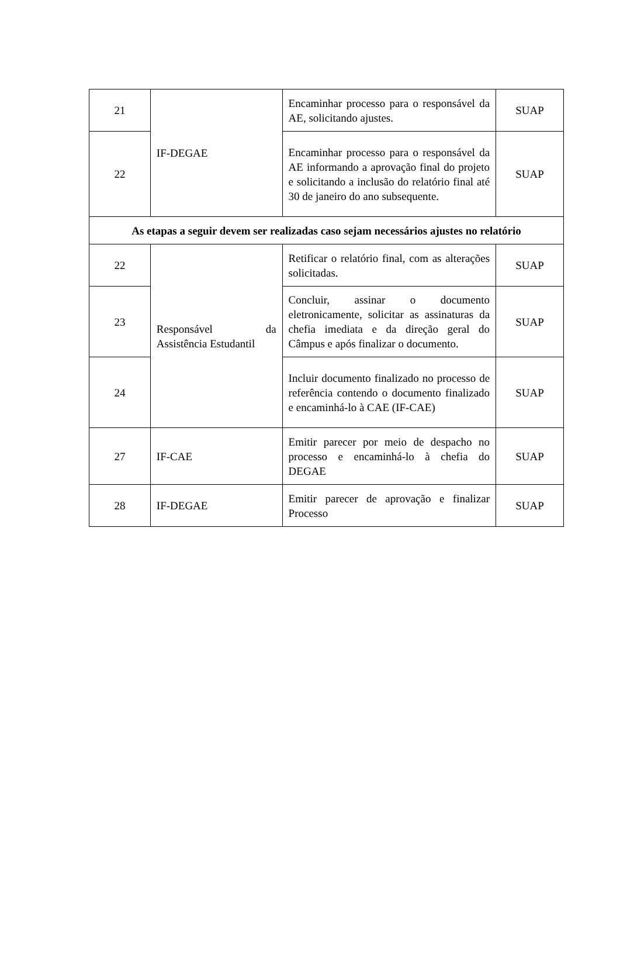| 21 | IF-DEGAE | Encaminhar processo para o responsável da AE, solicitando ajustes. | SUAP |
| 22 | | Encaminhar processo para o responsável da AE informando a aprovação final do projeto e solicitando a inclusão do relatório final até 30 de janeiro do ano subsequente. | SUAP |
| As etapas a seguir devem ser realizadas caso sejam necessários ajustes no relatório | | | |
| 22 | Responsável da Assistência Estudantil | Retificar o relatório final, com as alterações solicitadas. | SUAP |
| 23 | | Concluir, assinar o documento eletronicamente, solicitar as assinaturas da chefia imediata e da direção geral do Câmpus e após finalizar o documento. | SUAP |
| 24 | | Incluir documento finalizado no processo de referência contendo o documento finalizado e encaminhá-lo à CAE (IF-CAE) | SUAP |
| 27 | IF-CAE | Emitir parecer por meio de despacho no processo e encaminhá-lo à chefia do DEGAE | SUAP |
| 28 | IF-DEGAE | Emitir parecer de aprovação e finalizar Processo | SUAP |